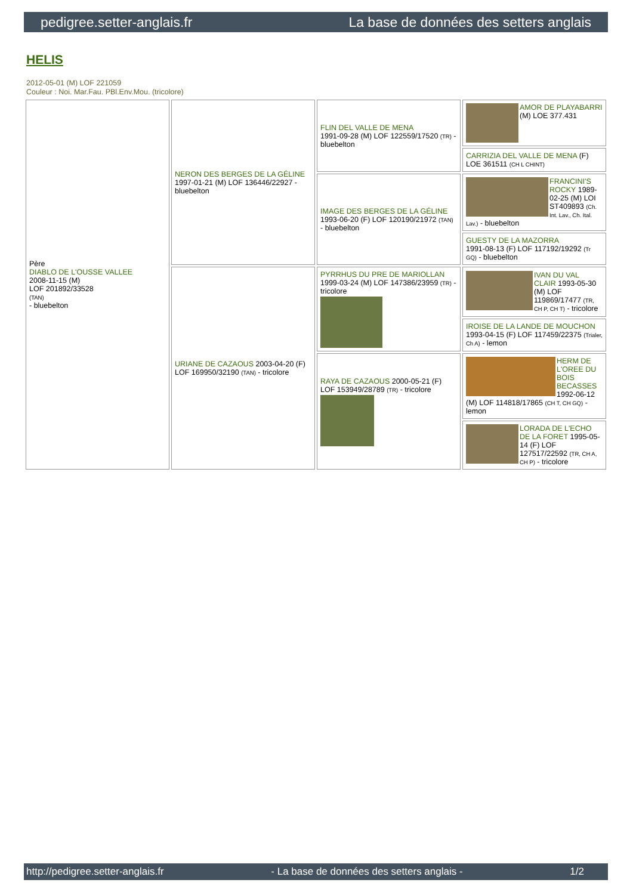pedigree.setter-anglais.fr La base de données des setters anglais
HELIS
2012-05-01 (M) LOF 221059
Couleur : Noi. Mar.Fau. PBl.Env.Mou. (tricolore)
| Père DIABLO DE L'OUSSE VALLEE 2008-11-15 (M) LOF 201892/33528 (TAN) - bluebelton | NERON DES BERGES DE LA GÉLINE 1997-01-21 (M) LOF 136446/22927 - bluebelton | FLIN DEL VALLE DE MENA 1991-09-28 (M) LOF 122559/17520 (TR) - bluebelton | AMOR DE PLAYABARRI (M) LOE 377.431 |
| | | | CARRIZIA DEL VALLE DE MENA (F) LOE 361511 (CH L CHINT) |
| | | IMAGE DES BERGES DE LA GÉLINE 1993-06-20 (F) LOF 120190/21972 (TAN) - bluebelton | FRANCINI'S ROCKY 1989-02-25 (M) LOI ST409893 (Ch. Int. Lav., Ch. Ital. Lav.) - bluebelton |
| | | | GUESTY DE LA MAZORRA 1991-08-13 (F) LOF 117192/19292 (Tr GQ) - bluebelton |
| | URIANE DE CAZAOUS 2003-04-20 (F) LOF 169950/32190 (TAN) - tricolore | PYRRHUS DU PRE DE MARIOLLAN 1999-03-24 (M) LOF 147386/23959 (TR) - tricolore | IVAN DU VAL CLAIR 1993-05-30 (M) LOF 119869/17477 (TR, CH P, CH T) - tricolore |
| | | | IROISE DE LA LANDE DE MOUCHON 1993-04-15 (F) LOF 117459/22375 (Trialer, Ch A) - lemon |
| | | RAYA DE CAZAOUS 2000-05-21 (F) LOF 153949/28789 (TR) - tricolore | HERM DE L'OREE DU BOIS BECASSES 1992-06-12 (M) LOF 114818/17865 (CH T, CH GQ) - lemon |
| | | | LORADA DE L'ECHO DE LA FORET 1995-05-14 (F) LOF 127517/22592 (TR, CH A, CH P) - tricolore |
http://pedigree.setter-anglais.fr - La base de données des setters anglais - 1/2